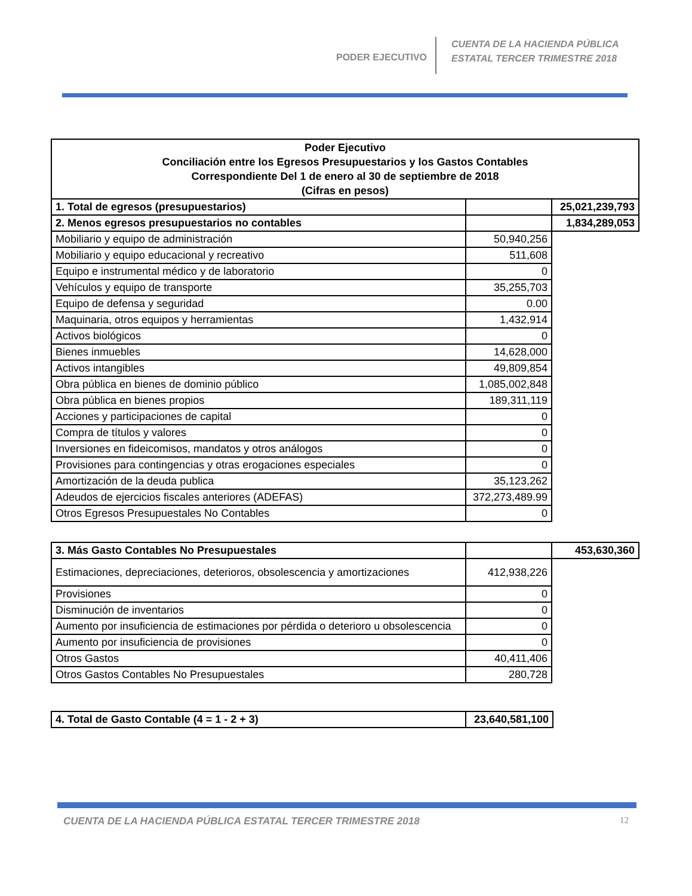PODER EJECUTIVO
CUENTA DE LA HACIENDA PÚBLICA
ESTATAL TERCER TRIMESTRE 2018
| Poder Ejecutivo Conciliación entre los Egresos Presupuestarios y los Gastos Contables Correspondiente Del 1 de enero al 30 de septiembre de 2018 (Cifras en pesos) | | |
| 1. Total de egresos (presupuestarios) | | 25,021,239,793 |
| 2. Menos egresos presupuestarios no contables | | 1,834,289,053 |
| Mobiliario y equipo de administración | 50,940,256 | |
| Mobiliario y equipo educacional y recreativo | 511,608 | |
| Equipo e instrumental médico y de laboratorio | 0 | |
| Vehículos y equipo de transporte | 35,255,703 | |
| Equipo de defensa y seguridad | 0.00 | |
| Maquinaria, otros equipos y herramientas | 1,432,914 | |
| Activos biológicos | 0 | |
| Bienes inmuebles | 14,628,000 | |
| Activos intangibles | 49,809,854 | |
| Obra pública en bienes de dominio público | 1,085,002,848 | |
| Obra pública en bienes propios | 189,311,119 | |
| Acciones y participaciones de capital | 0 | |
| Compra de títulos y valores | 0 | |
| Inversiones en fideicomisos, mandatos y otros análogos | 0 | |
| Provisiones para contingencias y otras erogaciones especiales | 0 | |
| Amortización de la deuda publica | 35,123,262 | |
| Adeudos de ejercicios fiscales anteriores (ADEFAS) | 372,273,489.99 | |
| Otros Egresos Presupuestales No Contables | 0 | |
| 3. Más Gasto Contables No Presupuestales | | 453,630,360 |
| Estimaciones, depreciaciones, deterioros, obsolescencia y amortizaciones | 412,938,226 | |
| Provisiones | 0 | |
| Disminución de inventarios | 0 | |
| Aumento por insuficiencia de estimaciones por pérdida o deterioro u obsolescencia | 0 | |
| Aumento por insuficiencia de provisiones | 0 | |
| Otros Gastos | 40,411,406 | |
| Otros Gastos Contables No Presupuestales | 280,728 | |
| 4. Total de Gasto Contable (4 = 1 - 2 + 3) | 23,640,581,100 |
CUENTA DE LA HACIENDA PÚBLICA ESTATAL TERCER TRIMESTRE 2018
12